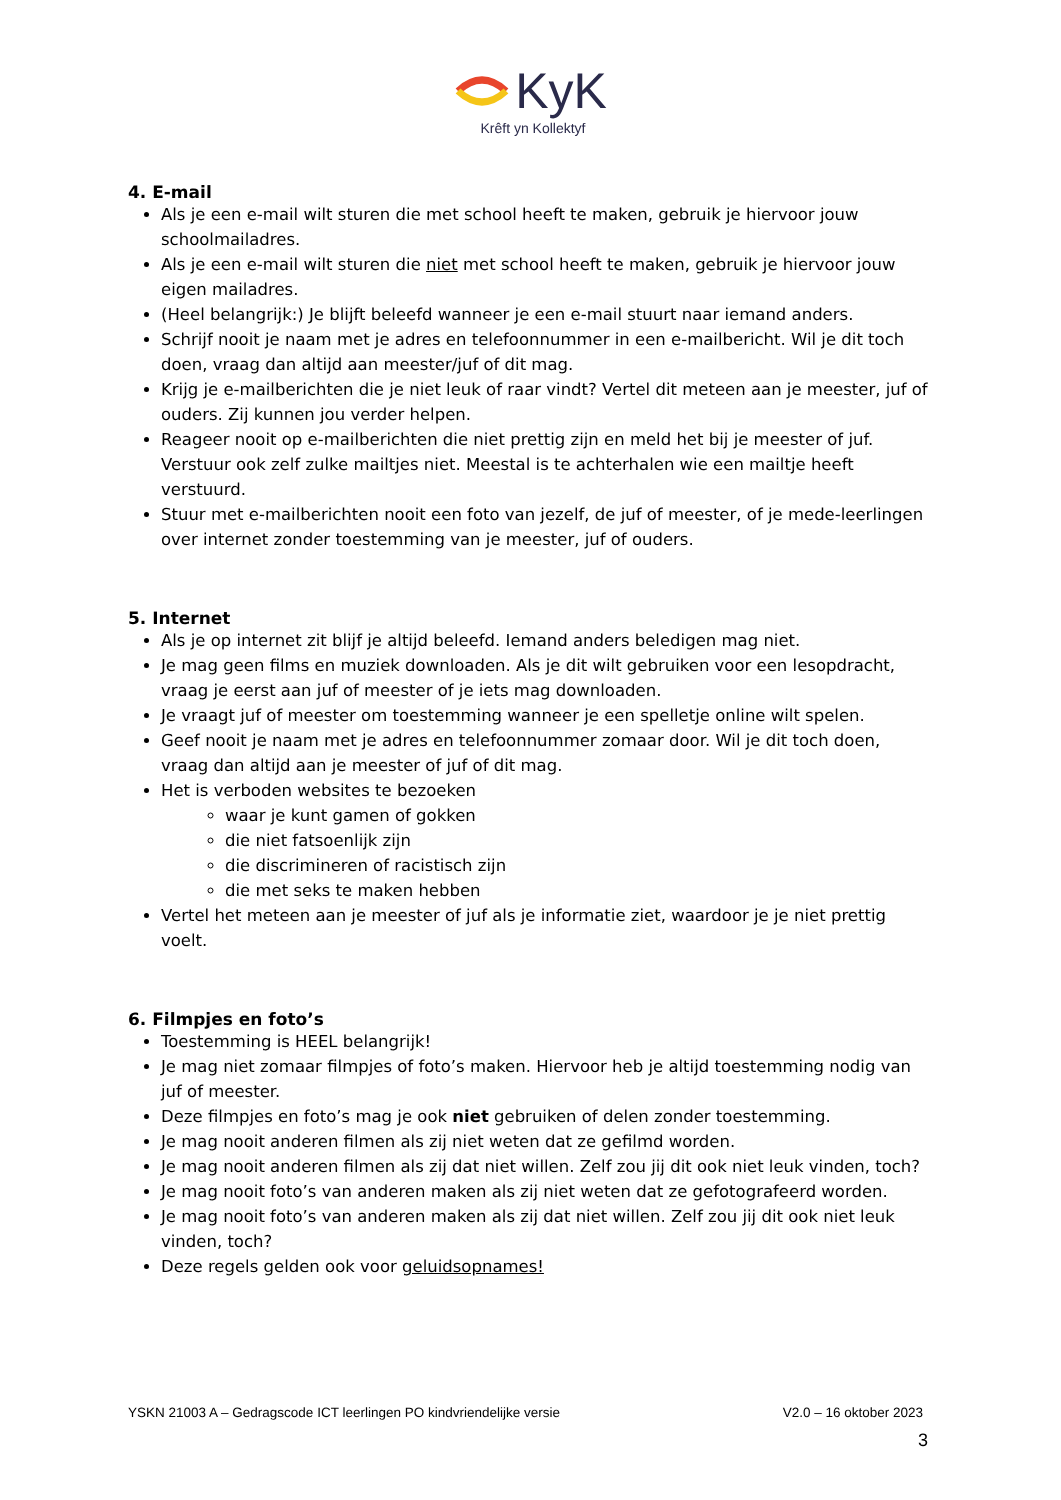KyK
Krêft yn Kollektyf
4. E-mail
Als je een e-mail wilt sturen die met school heeft te maken, gebruik je hiervoor jouw schoolmailadres.
Als je een e-mail wilt sturen die niet met school heeft te maken, gebruik je hiervoor jouw eigen mailadres.
(Heel belangrijk:) Je blijft beleefd wanneer je een e-mail stuurt naar iemand anders.
Schrijf nooit je naam met je adres en telefoonnummer in een e-mailbericht. Wil je dit toch doen, vraag dan altijd aan meester/juf of dit mag.
Krijg je e-mailberichten die je niet leuk of raar vindt? Vertel dit meteen aan je meester, juf of ouders. Zij kunnen jou verder helpen.
Reageer nooit op e-mailberichten die niet prettig zijn en meld het bij je meester of juf. Verstuur ook zelf zulke mailtjes niet. Meestal is te achterhalen wie een mailtje heeft verstuurd.
Stuur met e-mailberichten nooit een foto van jezelf, de juf of meester, of je mede-leerlingen over internet zonder toestemming van je meester, juf of ouders.
5. Internet
Als je op internet zit blijf je altijd beleefd. Iemand anders beledigen mag niet.
Je mag geen films en muziek downloaden. Als je dit wilt gebruiken voor een lesopdracht, vraag je eerst aan juf of meester of je iets mag downloaden.
Je vraagt juf of meester om toestemming wanneer je een spelletje online wilt spelen.
Geef nooit je naam met je adres en telefoonnummer zomaar door. Wil je dit toch doen, vraag dan altijd aan je meester of juf of dit mag.
Het is verboden websites te bezoeken
waar je kunt gamen of gokken
die niet fatsoenlijk zijn
die discrimineren of racistisch zijn
die met seks te maken hebben
Vertel het meteen aan je meester of juf als je informatie ziet, waardoor je je niet prettig voelt.
6. Filmpjes en foto’s
Toestemming is HEEL belangrijk!
Je mag niet zomaar filmpjes of foto’s maken. Hiervoor heb je altijd toestemming nodig van juf of meester.
Deze filmpjes en foto’s mag je ook niet gebruiken of delen zonder toestemming.
Je mag nooit anderen filmen als zij niet weten dat ze gefilmd worden.
Je mag nooit anderen filmen als zij dat niet willen. Zelf zou jij dit ook niet leuk vinden, toch?
Je mag nooit foto’s van anderen maken als zij niet weten dat ze gefotografeerd worden.
Je mag nooit foto’s van anderen maken als zij dat niet willen. Zelf zou jij dit ook niet leuk vinden, toch?
Deze regels gelden ook voor geluidsopnames!
YSKN 21003 A – Gedragscode ICT leerlingen PO kindvriendelijke versie V2.0 – 16 oktober 2023
3